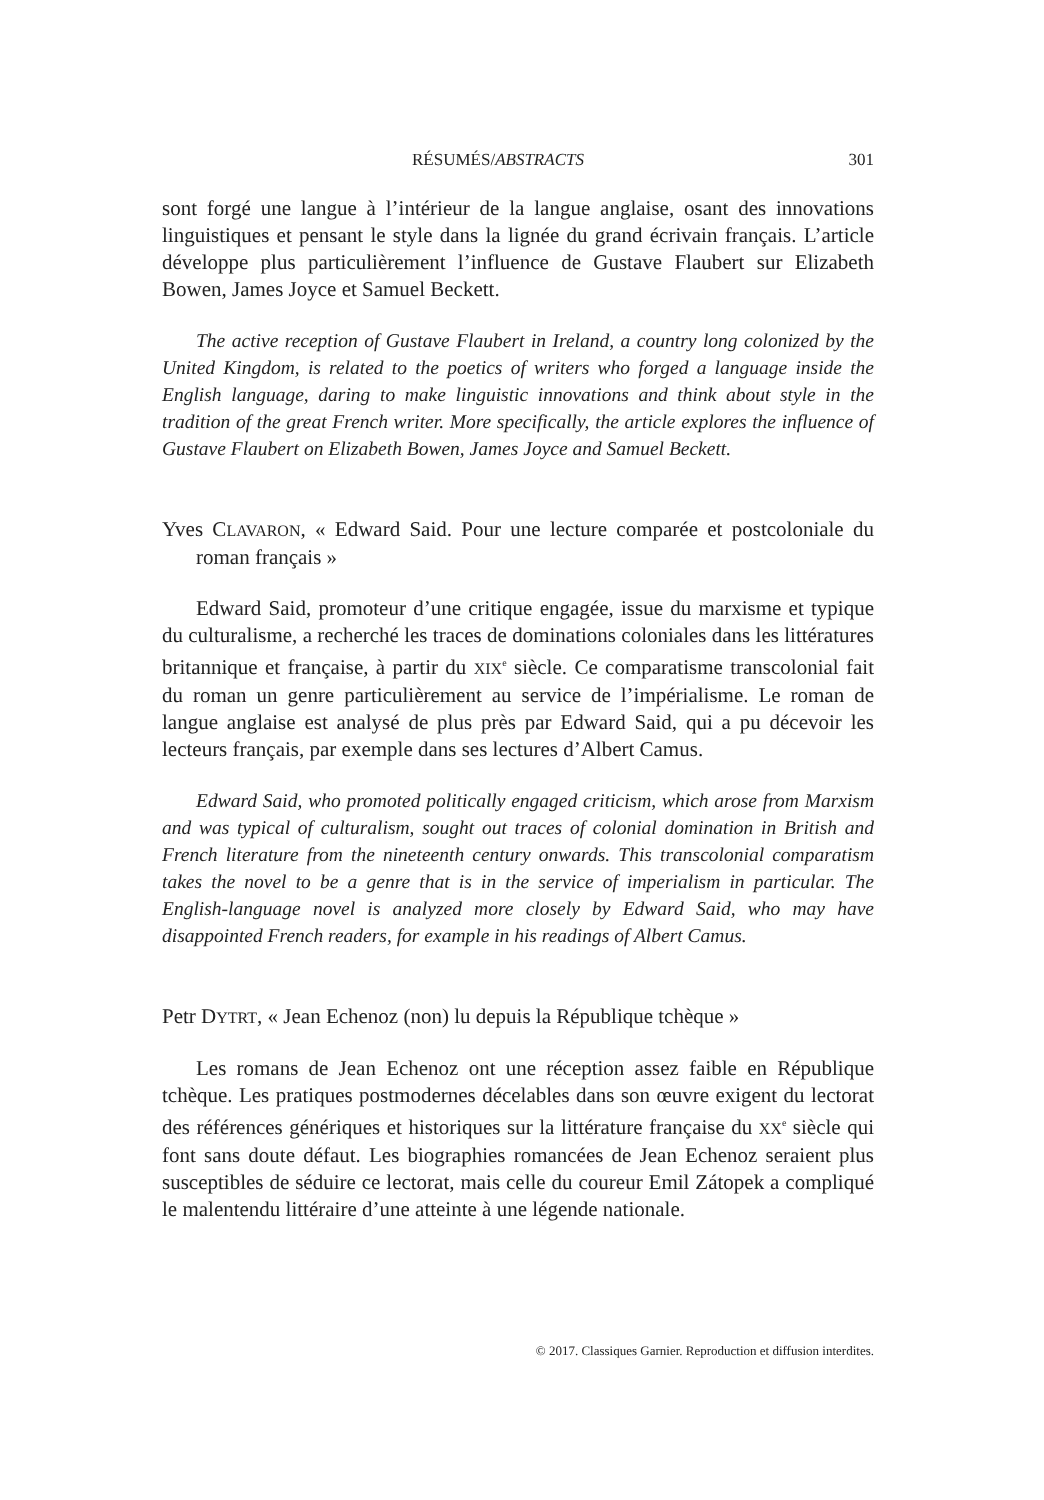RÉSUMÉS/ABSTRACTS 301
sont forgé une langue à l’intérieur de la langue anglaise, osant des innovations linguistiques et pensant le style dans la lignée du grand écrivain français. L’article développe plus particulièrement l’influence de Gustave Flaubert sur Elizabeth Bowen, James Joyce et Samuel Beckett.
The active reception of Gustave Flaubert in Ireland, a country long colonized by the United Kingdom, is related to the poetics of writers who forged a language inside the English language, daring to make linguistic innovations and think about style in the tradition of the great French writer. More specifically, the article explores the influence of Gustave Flaubert on Elizabeth Bowen, James Joyce and Samuel Beckett.
Yves CLAVARON, « Edward Said. Pour une lecture comparée et postcoloniale du roman français »
Edward Said, promoteur d’une critique engagée, issue du marxisme et typique du culturalisme, a recherché les traces de dominations coloniales dans les littératures britannique et française, à partir du XIX<sup>e</sup> siècle. Ce comparatisme transcolonial fait du roman un genre particulièrement au service de l’impérialisme. Le roman de langue anglaise est analysé de plus près par Edward Said, qui a pu décevoir les lecteurs français, par exemple dans ses lectures d’Albert Camus.
Edward Said, who promoted politically engaged criticism, which arose from Marxism and was typical of culturalism, sought out traces of colonial domination in British and French literature from the nineteenth century onwards. This transcolonial comparatism takes the novel to be a genre that is in the service of imperialism in particular. The English-language novel is analyzed more closely by Edward Said, who may have disappointed French readers, for example in his readings of Albert Camus.
Petr DYTRT, « Jean Echenoz (non) lu depuis la République tchèque »
Les romans de Jean Echenoz ont une réception assez faible en République tchèque. Les pratiques postmodernes décelables dans son œuvre exigent du lectorat des références génériques et historiques sur la littérature française du XX<sup>e</sup> siècle qui font sans doute défaut. Les biographies romancées de Jean Echenoz seraient plus susceptibles de séduire ce lectorat, mais celle du coureur Emil Zátopek a compliqué le malentendu littéraire d’une atteinte à une légende nationale.
© 2017. Classiques Garnier. Reproduction et diffusion interdites.